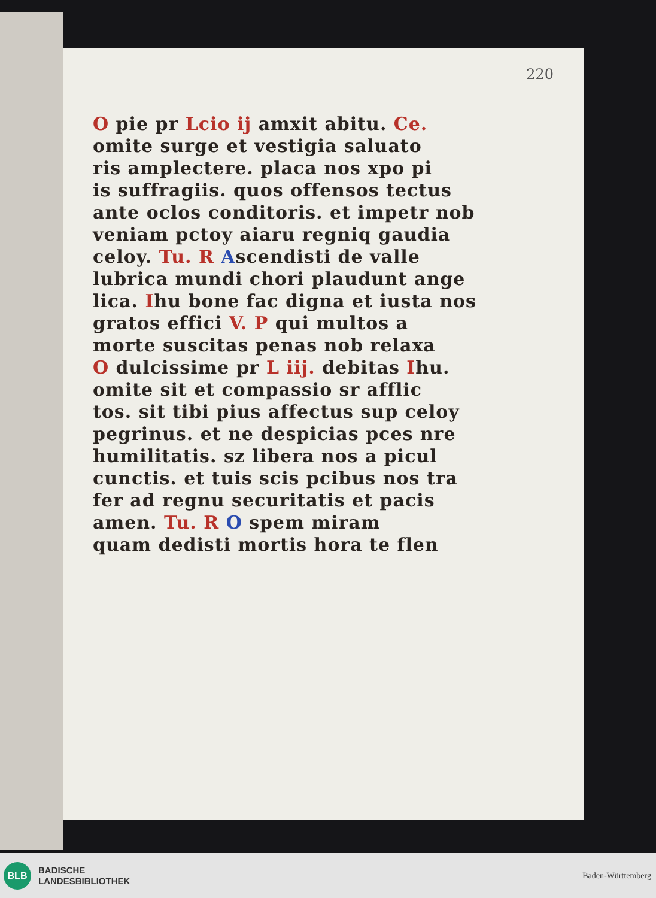220
O pie pr Lcio ij amxit abitu. Ce.
omite surge et vestigia saluato
ris amplectere. placa nos xpo pi
is suffragiis. quos offensos tectus
ante oclos conditoris. et impetr nob
veniam pctoy aiaru regniq gaudia
celoy. Tu. R Ascendisti de valle
lubrica mundi chori plaudunt ange
lica. Ihu bone fac digna et iusta nos
gratos effici V. P qui multos a
morte suscitas penas nob relaxa
O dulcissime pr L iij. debitas Ihu.
omite sit et compassio sr afflic
tos. sit tibi pius affectus sup celoy
pegrinus. et ne despicias pces nre
humilitatis. sz libera nos a picul
cunctis. et tuis scis pcibus nos tra
fer ad regnu securitatis et pacis
amen. Tu. R O spem miram
quam dedisti mortis hora te flen
BLB
BADISCHE
LANDESBIBLIOTHEK
Baden-Württemberg